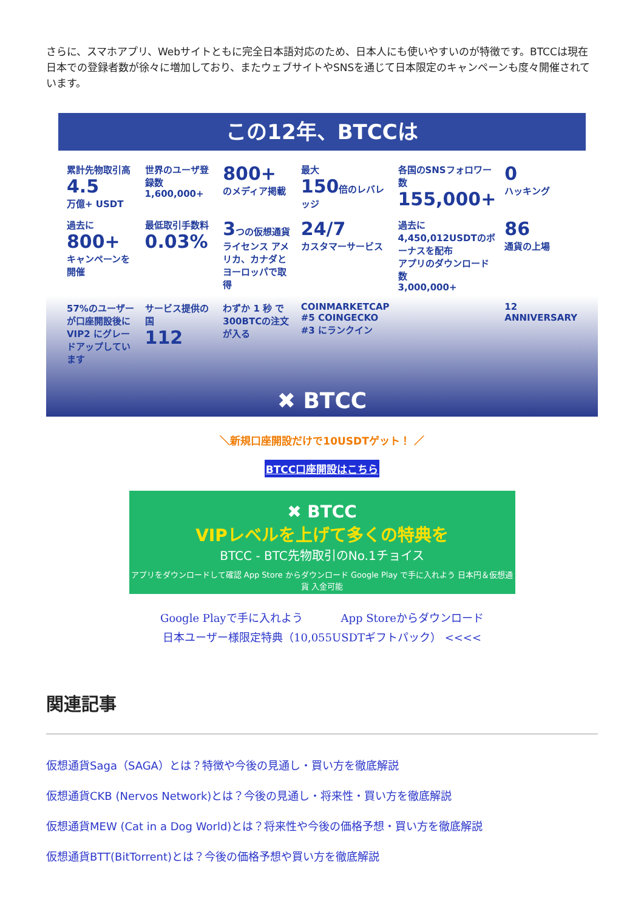さらに、スマホアプリ、Webサイトともに完全日本語対応のため、日本人にも使いやすいのが特徴です。BTCCは現在日本での登録者数が徐々に増加しており、またウェブサイトやSNSを通じて日本限定のキャンペーンも度々開催されています。
この12年、BTCCは
累計先物取引高
4.5
万億+ USDT
世界のユーザ登録数
1,600,000+
800+
のメディア掲載
最大
150倍のレバレッジ
各国のSNSフォロワー数
155,000+
0
ハッキング
過去に
800+
キャンペーンを開催
最低取引手数料
0.03%
3つの仮想通貨ライセンス アメリカ、カナダとヨーロッパで取得
24/7
カスタマーサービス
過去に 4,450,012USDTのボーナスを配布
アプリのダウンロード数
3,000,000+
86
通貨の上場
57%のユーザーが口座開設後に VIP2 にグレードアップしています
サービス提供の国
112
わずか 1 秒 で300BTCの注文が入る
COINMARKETCAP #5 COINGECKO #3 にランクイン
12 ANNIVERSARY
✖ BTCC
＼新規口座開設だけで10USDTゲット！ ／
BTCC口座開設はこちら
✖ BTCC
VIPレベルを上げて多くの特典を
BTCC - BTC先物取引のNo.1チョイス
アプリをダウンロードして確認 App Store からダウンロード Google Play で手に入れよう 日本円＆仮想通貨 入金可能
Google Playで手に入れよう App Storeからダウンロード
日本ユーザー様限定特典（10,055USDTギフトパック） <<<<
関連記事
仮想通貨Saga（SAGA）とは？特徴や今後の見通し・買い方を徹底解説
仮想通貨CKB (Nervos Network)とは？今後の見通し・将来性・買い方を徹底解説
仮想通貨MEW (Cat in a Dog World)とは？将来性や今後の価格予想・買い方を徹底解説
仮想通貨BTT(BitTorrent)とは？今後の価格予想や買い方を徹底解説